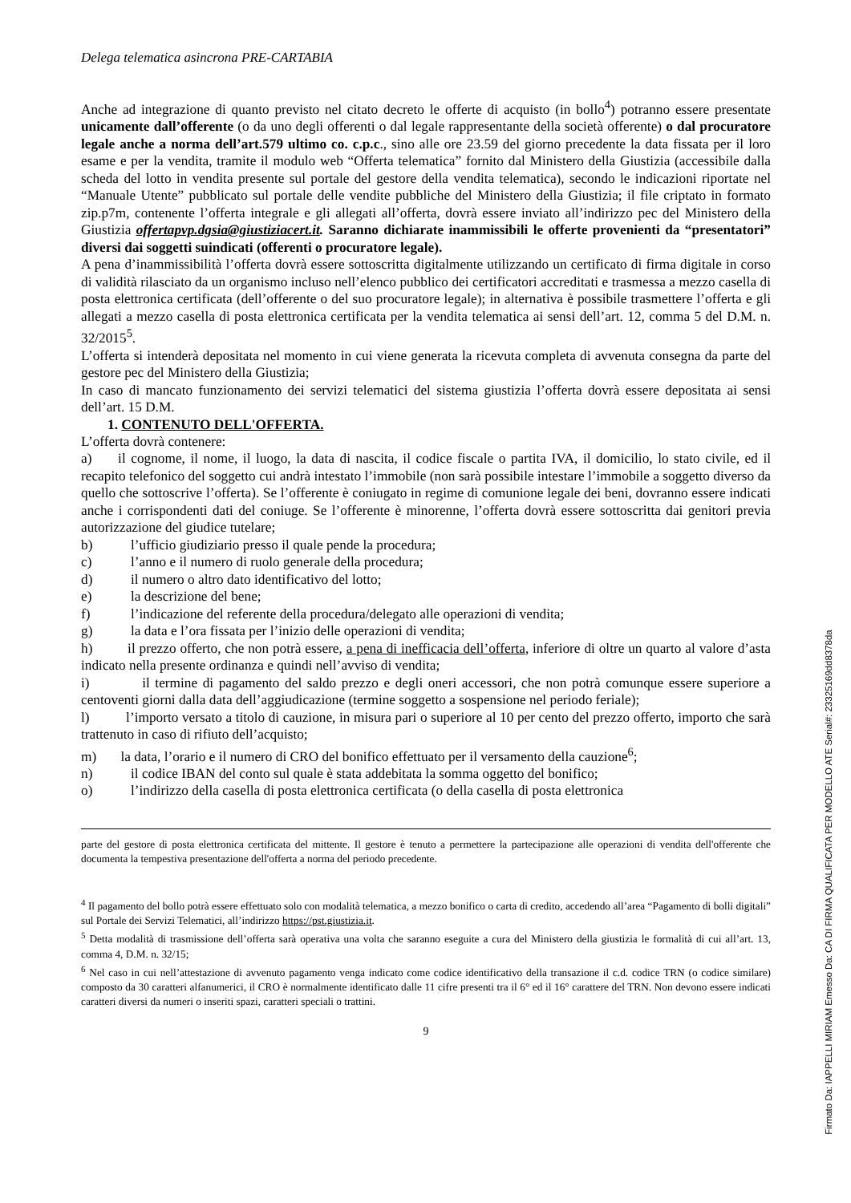Delega telematica asincrona PRE-CARTABIA
Anche ad integrazione di quanto previsto nel citato decreto le offerte di acquisto (in bollo<sup>4</sup>) potranno essere presentate unicamente dall’offerente (o da uno degli offerenti o dal legale rappresentante della società offerente) o dal procuratore legale anche a norma dell’art.579 ultimo co. c.p.c., sino alle ore 23.59 del giorno precedente la data fissata per il loro esame e per la vendita, tramite il modulo web “Offerta telematica” fornito dal Ministero della Giustizia (accessibile dalla scheda del lotto in vendita presente sul portale del gestore della vendita telematica), secondo le indicazioni riportate nel “Manuale Utente” pubblicato sul portale delle vendite pubbliche del Ministero della Giustizia; il file criptato in formato zip.p7m, contenente l’offerta integrale e gli allegati all’offerta, dovrà essere inviato all’indirizzo pec del Ministero della Giustizia offertapvp.dgsia@giustiziacert.it. Saranno dichiarate inammissibili le offerte provenienti da “presentatori” diversi dai soggetti suindicati (offerenti o procuratore legale).
A pena d’inammissibilità l’offerta dovrà essere sottoscritta digitalmente utilizzando un certificato di firma digitale in corso di validità rilasciato da un organismo incluso nell’elenco pubblico dei certificatori accreditati e trasmessa a mezzo casella di posta elettronica certificata (dell’offerente o del suo procuratore legale); in alternativa è possibile trasmettere l’offerta e gli allegati a mezzo casella di posta elettronica certificata per la vendita telematica ai sensi dell’art. 12, comma 5 del D.M. n. 32/2015<sup>5</sup>.
L’offerta si intenderà depositata nel momento in cui viene generata la ricevuta completa di avvenuta consegna da parte del gestore pec del Ministero della Giustizia;
In caso di mancato funzionamento dei servizi telematici del sistema giustizia l’offerta dovrà essere depositata ai sensi dell’art. 15 D.M.
1. CONTENUTO DELL'OFFERTA.
L’offerta dovrà contenere:
a) il cognome, il nome, il luogo, la data di nascita, il codice fiscale o partita IVA, il domicilio, lo stato civile, ed il recapito telefonico del soggetto cui andrà intestato l’immobile (non sarà possibile intestare l’immobile a soggetto diverso da quello che sottoscrive l’offerta). Se l’offerente è coniugato in regime di comunione legale dei beni, dovranno essere indicati anche i corrispondenti dati del coniuge. Se l’offerente è minorenne, l’offerta dovrà essere sottoscritta dai genitori previa autorizzazione del giudice tutelare;
b) l’ufficio giudiziario presso il quale pende la procedura;
c) l’anno e il numero di ruolo generale della procedura;
d) il numero o altro dato identificativo del lotto;
e) la descrizione del bene;
f) l’indicazione del referente della procedura/delegato alle operazioni di vendita;
g) la data e l’ora fissata per l’inizio delle operazioni di vendita;
h) il prezzo offerto, che non potrà essere, a pena di inefficacia dell’offerta, inferiore di oltre un quarto al valore d’asta indicato nella presente ordinanza e quindi nell’avviso di vendita;
i) il termine di pagamento del saldo prezzo e degli oneri accessori, che non potrà comunque essere superiore a centoventi giorni dalla data dell’aggiudicazione (termine soggetto a sospensione nel periodo feriale);
l) l’importo versato a titolo di cauzione, in misura pari o superiore al 10 per cento del prezzo offerto, importo che sarà trattenuto in caso di rifiuto dell’acquisto;
m) la data, l’orario e il numero di CRO del bonifico effettuato per il versamento della cauzione<sup>6</sup>;
n) il codice IBAN del conto sul quale è stata addebitata la somma oggetto del bonifico;
o) l’indirizzo della casella di posta elettronica certificata (o della casella di posta elettronica
parte del gestore di posta elettronica certificata del mittente. Il gestore è tenuto a permettere la partecipazione alle operazioni di vendita dell'offerente che documenta la tempestiva presentazione dell'offerta a norma del periodo precedente.
<sup>4</sup> Il pagamento del bollo potrà essere effettuato solo con modalità telematica, a mezzo bonifico o carta di credito, accedendo all’area “Pagamento di bolli digitali” sul Portale dei Servizi Telematici, all’indirizzo https://pst.giustizia.it.
<sup>5</sup> Detta modalità di trasmissione dell’offerta sarà operativa una volta che saranno eseguite a cura del Ministero della giustizia le formalità di cui all’art. 13, comma 4, D.M. n. 32/15;
<sup>6</sup> Nel caso in cui nell’attestazione di avvenuto pagamento venga indicato come codice identificativo della transazione il c.d. codice TRN (o codice similare) composto da 30 caratteri alfanumerici, il CRO è normalmente identificato dalle 11 cifre presenti tra il 6° ed il 16° carattere del TRN. Non devono essere indicati caratteri diversi da numeri o inseriti spazi, caratteri speciali o trattini.
9
Firmato Da: IAPPELLI MIRIAM Emesso Da: CA DI FIRMA QUALIFICATA PER MODELLO ATE Serial#: 23325169dd8378da